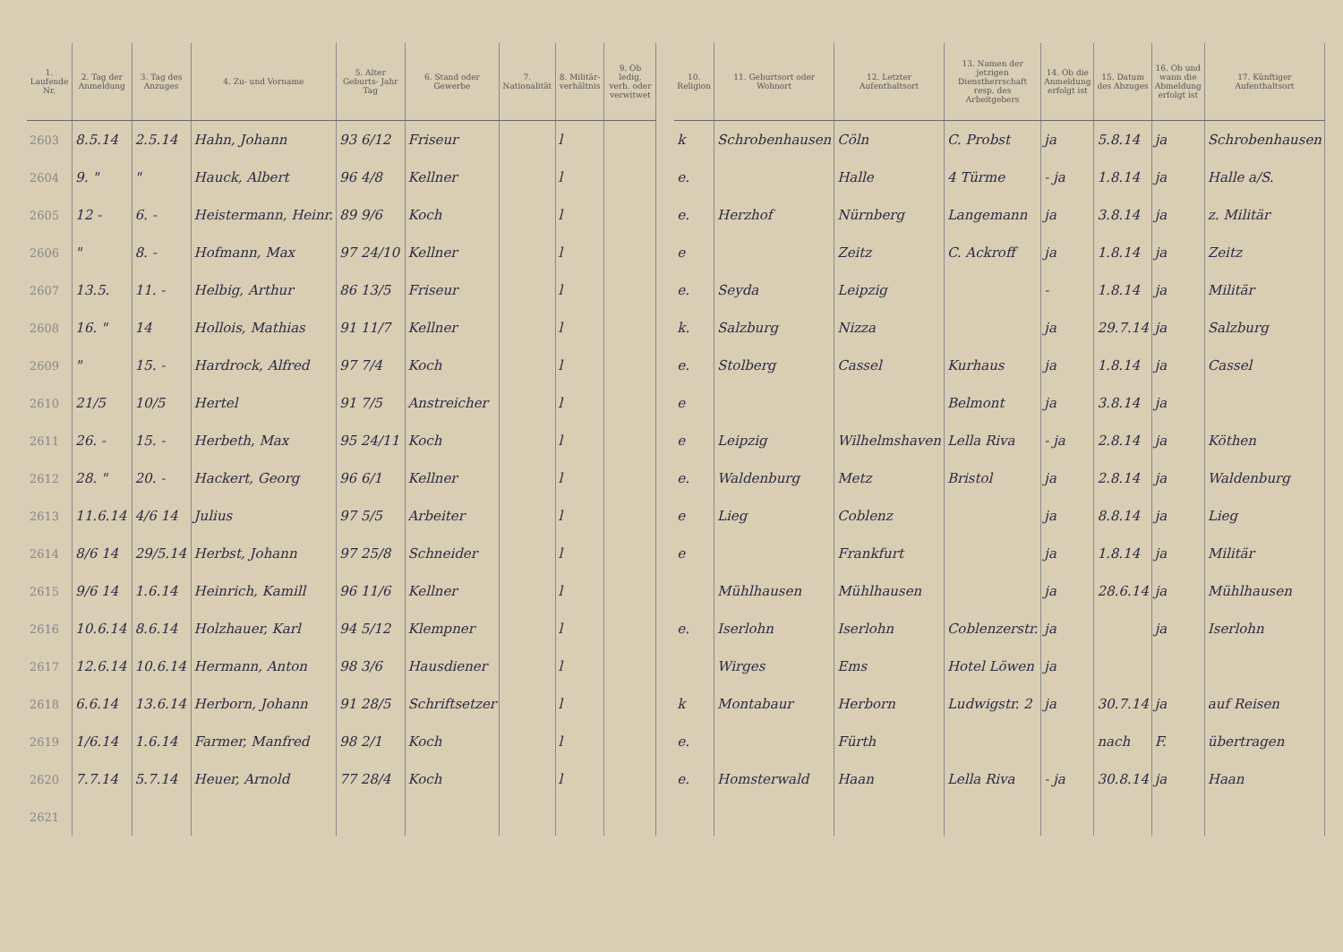| 1. Laufende Nr. | 2. Tag der Anmeldung | 3. Tag des Anzuges | 4. Zu- und Vorname | 5. Alter Geburts- Jahr Tag | 6. Stand oder Gewerbe | 7. Nationalität | 8. Militär-verhältnis | 9. Ob ledig, verh. oder verwitwet |
| --- | --- | --- | --- | --- | --- | --- | --- | --- |
| 2603 | 8.5.14 | 2.5.14 | Hahn, Johann | 93 6/12 | Friseur | | l | |
| 2604 | 9. " | " | Hauck, Albert | 96 4/8 | Kellner | | l | |
| 2605 | 12 - | 6. - | Heistermann, Heinr. | 89 9/6 | Koch | | l | |
| 2606 | " | 8. - | Hofmann, Max | 97 24/10 | Kellner | | l | |
| 2607 | 13.5. | 11. - | Helbig, Arthur | 86 13/5 | Friseur | | l | |
| 2608 | 16. " | 14 | Hollois, Mathias | 91 11/7 | Kellner | | l | |
| 2609 | " | 15. - | Hardrock, Alfred | 97 7/4 | Koch | | l | |
| 2610 | 21/5 | 10/5 | Hertel | 91 7/5 | Anstreicher | | l | |
| 2611 | 26. - | 15. - | Herbeth, Max | 95 24/11 | Koch | | l | |
| 2612 | 28. " | 20. - | Hackert, Georg | 96 6/1 | Kellner | | l | |
| 2613 | 11.6.14 | 4/6 14 | Julius | 97 5/5 | Arbeiter | | l | |
| 2614 | 8/6 14 | 29/5.14 | Herbst, Johann | 97 25/8 | Schneider | | l | |
| 2615 | 9/6 14 | 1.6.14 | Heinrich, Kamill | 96 11/6 | Kellner | | l | |
| 2616 | 10.6.14 | 8.6.14 | Holzhauer, Karl | 94 5/12 | Klempner | | l | |
| 2617 | 12.6.14 | 10.6.14 | Hermann, Anton | 98 3/6 | Hausdiener | | l | |
| 2618 | 6.6.14 | 13.6.14 | Herborn, Johann | 91 28/5 | Schriftsetzer | | l | |
| 2619 | 1/6.14 | 1.6.14 | Farmer, Manfred | 98 2/1 | Koch | | l | |
| 2620 | 7.7.14 | 5.7.14 | Heuer, Arnold | 77 28/4 | Koch | | l | |
| 2621 | | | | | | | | |
| 10. Religion | 11. Geburtsort oder Wohnort | 12. Letzter Aufenthaltsort | 13. Namen der jetzigen Dienstherrschaft resp. des Arbeitgebers | 14. Ob die Anmeldung erfolgt ist | 15. Datum des Abzuges | 16. Ob und wann die Abmeldung erfolgt ist | 17. Künftiger Aufenthaltsort |
| --- | --- | --- | --- | --- | --- | --- | --- |
| k | Schrobenhausen | Cöln | C. Probst | ja | 5.8.14 | ja | Schrobenhausen |
| e. | | Halle | 4 Türme | - ja | 1.8.14 | ja | Halle a/S. |
| e. | Herzhof | Nürnberg | Langemann | ja | 3.8.14 | ja | z. Militär |
| e | | Zeitz | C. Ackroff | ja | 1.8.14 | ja | Zeitz |
| e. | Seyda | Leipzig | | - | 1.8.14 | ja | Militär |
| k. | Salzburg | Nizza | | ja | 29.7.14 | ja | Salzburg |
| e. | Stolberg | Cassel | Kurhaus | ja | 1.8.14 | ja | Cassel |
| e | | | Belmont | ja | 3.8.14 | ja | |
| e | Leipzig | Wilhelmshaven | Lella Riva | - ja | 2.8.14 | ja | Köthen |
| e. | Waldenburg | Metz | Bristol | ja | 2.8.14 | ja | Waldenburg |
| e | Lieg | Coblenz | | ja | 8.8.14 | ja | Lieg |
| e | | Frankfurt | | ja | 1.8.14 | ja | Militär |
| | Mühlhausen | Mühlhausen | | ja | 28.6.14 | ja | Mühlhausen |
| e. | Iserlohn | Iserlohn | Coblenzerstr. | ja | | ja | Iserlohn |
| | Wirges | Ems | Hotel Löwen | ja | | | |
| k | Montabaur | Herborn | Ludwigstr. 2 | ja | 30.7.14 | ja | auf Reisen |
| e. | | Fürth | | | nach | F. | übertragen |
| e. | Homsterwald | Haan | Lella Riva | - ja | 30.8.14 | ja | Haan |